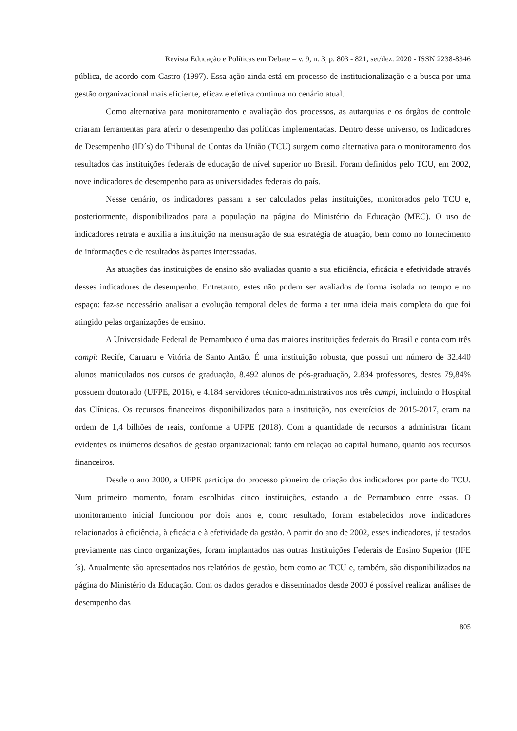Revista Educação e Políticas em Debate – v. 9, n. 3, p. 803 - 821, set/dez. 2020 - ISSN 2238-8346
pública, de acordo com Castro (1997). Essa ação ainda está em processo de institucionalização e a busca por uma gestão organizacional mais eficiente, eficaz e efetiva continua no cenário atual.
Como alternativa para monitoramento e avaliação dos processos, as autarquias e os órgãos de controle criaram ferramentas para aferir o desempenho das políticas implementadas. Dentro desse universo, os Indicadores de Desempenho (ID´s) do Tribunal de Contas da União (TCU) surgem como alternativa para o monitoramento dos resultados das instituições federais de educação de nível superior no Brasil. Foram definidos pelo TCU, em 2002, nove indicadores de desempenho para as universidades federais do país.
Nesse cenário, os indicadores passam a ser calculados pelas instituições, monitorados pelo TCU e, posteriormente, disponibilizados para a população na página do Ministério da Educação (MEC). O uso de indicadores retrata e auxilia a instituição na mensuração de sua estratégia de atuação, bem como no fornecimento de informações e de resultados às partes interessadas.
As atuações das instituições de ensino são avaliadas quanto a sua eficiência, eficácia e efetividade através desses indicadores de desempenho. Entretanto, estes não podem ser avaliados de forma isolada no tempo e no espaço: faz-se necessário analisar a evolução temporal deles de forma a ter uma ideia mais completa do que foi atingido pelas organizações de ensino.
A Universidade Federal de Pernambuco é uma das maiores instituições federais do Brasil e conta com três campi: Recife, Caruaru e Vitória de Santo Antão. É uma instituição robusta, que possui um número de 32.440 alunos matriculados nos cursos de graduação, 8.492 alunos de pós-graduação, 2.834 professores, destes 79,84% possuem doutorado (UFPE, 2016), e 4.184 servidores técnico-administrativos nos três campi, incluindo o Hospital das Clínicas. Os recursos financeiros disponibilizados para a instituição, nos exercícios de 2015-2017, eram na ordem de 1,4 bilhões de reais, conforme a UFPE (2018). Com a quantidade de recursos a administrar ficam evidentes os inúmeros desafios de gestão organizacional: tanto em relação ao capital humano, quanto aos recursos financeiros.
Desde o ano 2000, a UFPE participa do processo pioneiro de criação dos indicadores por parte do TCU. Num primeiro momento, foram escolhidas cinco instituições, estando a de Pernambuco entre essas. O monitoramento inicial funcionou por dois anos e, como resultado, foram estabelecidos nove indicadores relacionados à eficiência, à eficácia e à efetividade da gestão. A partir do ano de 2002, esses indicadores, já testados previamente nas cinco organizações, foram implantados nas outras Instituições Federais de Ensino Superior (IFE´s). Anualmente são apresentados nos relatórios de gestão, bem como ao TCU e, também, são disponibilizados na página do Ministério da Educação. Com os dados gerados e disseminados desde 2000 é possível realizar análises de desempenho das
805